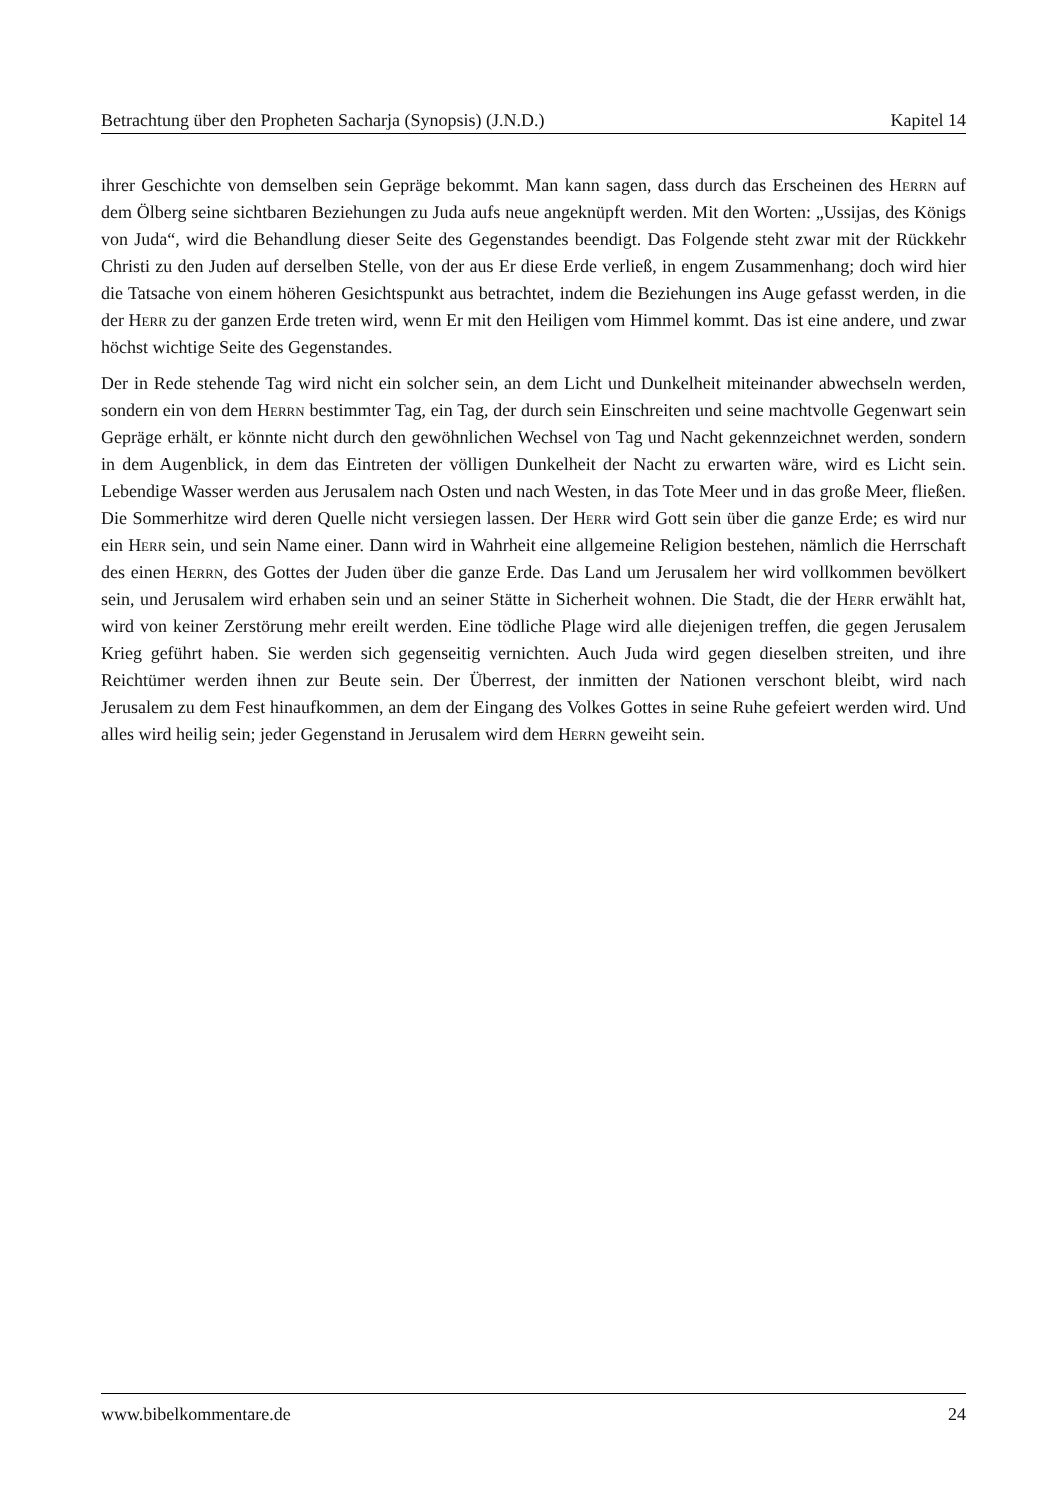Betrachtung über den Propheten Sacharja (Synopsis) (J.N.D.) Kapitel 14
ihrer Geschichte von demselben sein Gepräge bekommt. Man kann sagen, dass durch das Erscheinen des Herrn auf dem Ölberg seine sichtbaren Beziehungen zu Juda aufs neue angeknüpft werden. Mit den Worten: „Ussijas, des Königs von Juda“, wird die Behandlung dieser Seite des Gegenstandes beendigt. Das Folgende steht zwar mit der Rückkehr Christi zu den Juden auf derselben Stelle, von der aus Er diese Erde verließ, in engem Zusammenhang; doch wird hier die Tatsache von einem höheren Gesichtspunkt aus betrachtet, indem die Beziehungen ins Auge gefasst werden, in die der Herr zu der ganzen Erde treten wird, wenn Er mit den Heiligen vom Himmel kommt. Das ist eine andere, und zwar höchst wichtige Seite des Gegenstandes.
Der in Rede stehende Tag wird nicht ein solcher sein, an dem Licht und Dunkelheit miteinander abwechseln werden, sondern ein von dem Herrn bestimmter Tag, ein Tag, der durch sein Einschreiten und seine machtvolle Gegenwart sein Gepräge erhält, er könnte nicht durch den gewöhnlichen Wechsel von Tag und Nacht gekennzeichnet werden, sondern in dem Augenblick, in dem das Eintreten der völligen Dunkelheit der Nacht zu erwarten wäre, wird es Licht sein. Lebendige Wasser werden aus Jerusalem nach Osten und nach Westen, in das Tote Meer und in das große Meer, fließen. Die Sommerhitze wird deren Quelle nicht versiegen lassen. Der Herr wird Gott sein über die ganze Erde; es wird nur ein Herr sein, und sein Name einer. Dann wird in Wahrheit eine allgemeine Religion bestehen, nämlich die Herrschaft des einen Herrn, des Gottes der Juden über die ganze Erde. Das Land um Jerusalem her wird vollkommen bevölkert sein, und Jerusalem wird erhaben sein und an seiner Stätte in Sicherheit wohnen. Die Stadt, die der Herr erwählt hat, wird von keiner Zerstörung mehr ereilt werden. Eine tödliche Plage wird alle diejenigen treffen, die gegen Jerusalem Krieg geführt haben. Sie werden sich gegenseitig vernichten. Auch Juda wird gegen dieselben streiten, und ihre Reichtümer werden ihnen zur Beute sein. Der Überrest, der inmitten der Nationen verschont bleibt, wird nach Jerusalem zu dem Fest hinaufkommen, an dem der Eingang des Volkes Gottes in seine Ruhe gefeiert werden wird. Und alles wird heilig sein; jeder Gegenstand in Jerusalem wird dem Herrn geweiht sein.
www.bibelkommentare.de 24